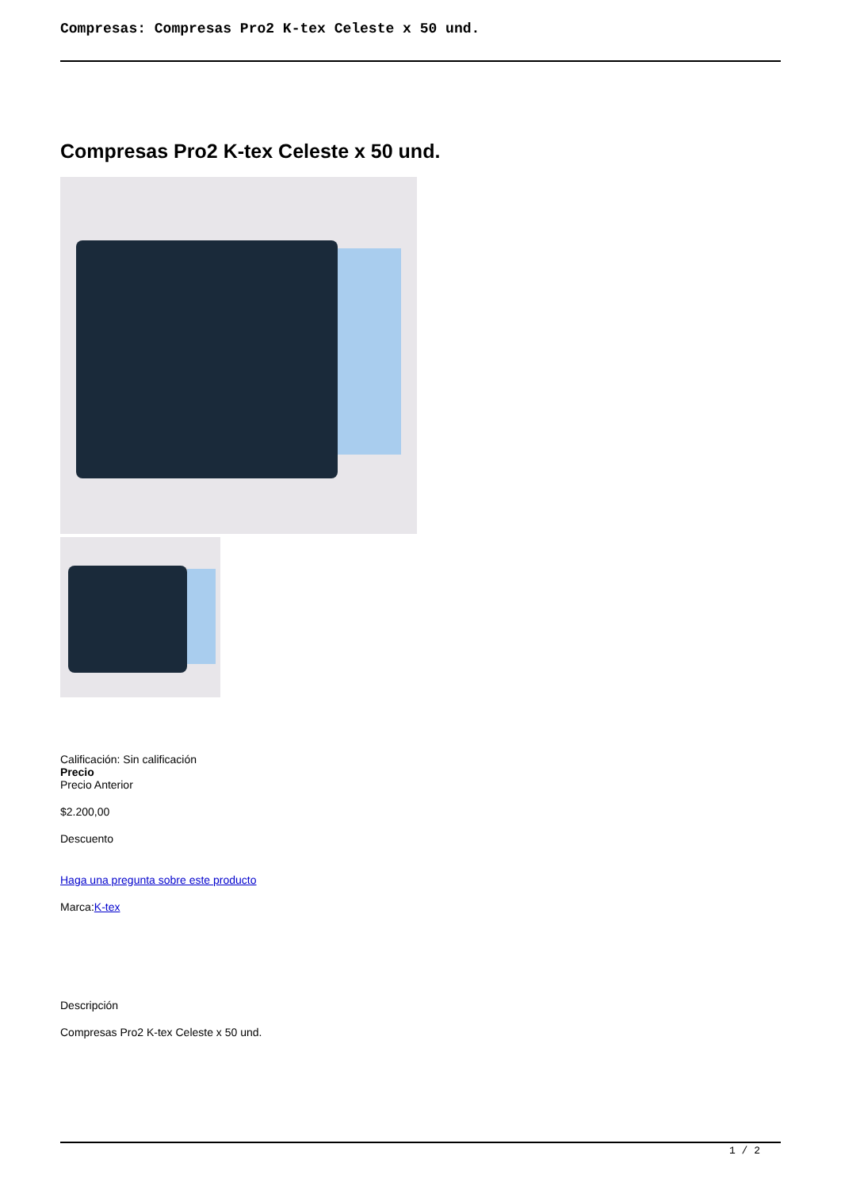Compresas: Compresas Pro2 K-tex Celeste x 50 und.
Compresas Pro2 K-tex Celeste x 50 und.
Calificación: Sin calificación
Precio
Precio Anterior
$2.200,00
Descuento
Haga una pregunta sobre este producto
Marca:K-tex
Descripción
Compresas Pro2 K-tex Celeste x 50 und.
1 / 2